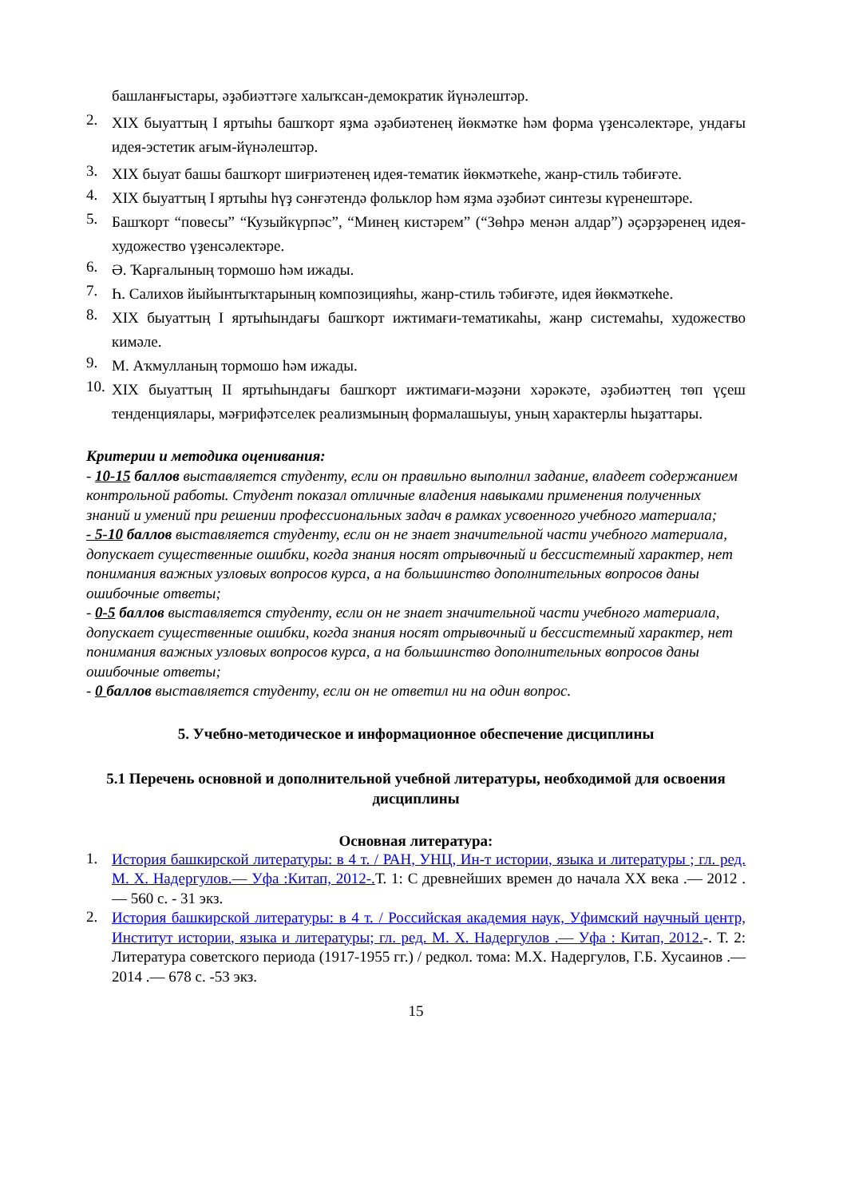башланғыстары, әҙәбиәттәге халыҡсан-демократик йүнәлештәр.
2. XIX быуаттың I яртыһы башҡорт яҙма әҙәбиәтенең йөкмәтке һәм форма үҙенсәлектәре, ундағы идея-эстетик ағым-йүнәлештәр.
3. XIX быуат башы башҡорт шиғриәтенең идея-тематик йөкмәткеһе, жанр-стиль тәбиғәте.
4. XIX быуаттың I яртыһы һүҙ сәнғәтендә фольклор һәм яҙма әҙәбиәт синтезы күренештәре.
5. Башҡорт “повесы” “Кузыйкүрпәс”, “Минең кистәрем” (“Зөһрә менән алдар”) әҫәрҙәренең идея-художество үҙенсәлектәре.
6. Ә. Ҡарғалының тормошо һәм ижады.
7. Һ. Салихов йыйынтыҡтарының композицияһы, жанр-стиль тәбиғәте, идея йөкмәткеһе.
8. XIX быуаттың I яртыһындағы башҡорт ижтимағи-тематикаһы, жанр системаһы, художество кимәле.
9. М. Аҡмулланың тормошо һәм ижады.
10. XIX быуаттың II яртыһындағы башҡорт ижтимағи-мәҙәни хәрәкәте, әҙәбиәттең төп үҫеш тенденциялары, мәғрифәтселек реализмының формалашыуы, уның характерлы һыҙаттары.
Критерии и методика оценивания:
- 10-15 баллов выставляется студенту, если он правильно выполнил задание, владеет содержанием контрольной работы. Студент показал отличные владения навыками применения полученных знаний и умений при решении профессиональных задач в рамках усвоенного учебного материала;
- 5-10 баллов выставляется студенту, если он не знает значительной части учебного материала, допускает существенные ошибки, когда знания носят отрывочный и бессистемный характер, нет понимания важных узловых вопросов курса, а на большинство дополнительных вопросов даны ошибочные ответы;
- 0-5 баллов выставляется студенту, если он не знает значительной части учебного материала, допускает существенные ошибки, когда знания носят отрывочный и бессистемный характер, нет понимания важных узловых вопросов курса, а на большинство дополнительных вопросов даны ошибочные ответы;
- 0 баллов выставляется студенту, если он не ответил ни на один вопрос.
5. Учебно-методическое и информационное обеспечение дисциплины
5.1 Перечень основной и дополнительной учебной литературы, необходимой для освоения дисциплины
Основная литература:
1. История башкирской литературы: в 4 т. / РАН, УНЦ, Ин-т истории, языка и литературы ; гл. ред. М. Х. Надергулов.— Уфа :Китап, 2012-. Т. 1: С древнейших времен до начала XX века .— 2012 .— 560 с. - 31 экз.
2. История башкирской литературы: в 4 т. / Российская академия наук, Уфимский научный центр, Институт истории, языка и литературы; гл. ред. М. Х. Надергулов .— Уфа : Китап, 2012.-. Т. 2: Литература советского периода (1917-1955 гг.) / редкол. тома: М.Х. Надергулов, Г.Б. Хусаинов .— 2014 .— 678 с. -53 экз.
15